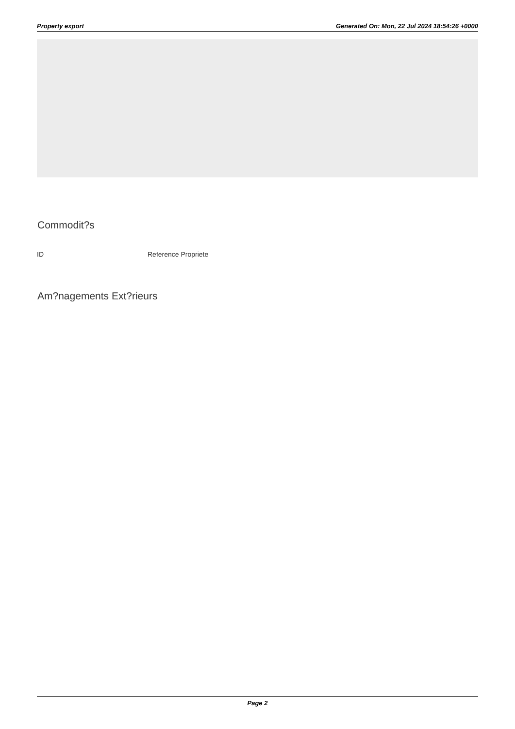Property export Generated On: Mon, 22 Jul 2024 18:54:26 +0000
Commodit?s
| ID | Reference Propriete |
| --- | --- |
Am?nagements Ext?rieurs
Page 2